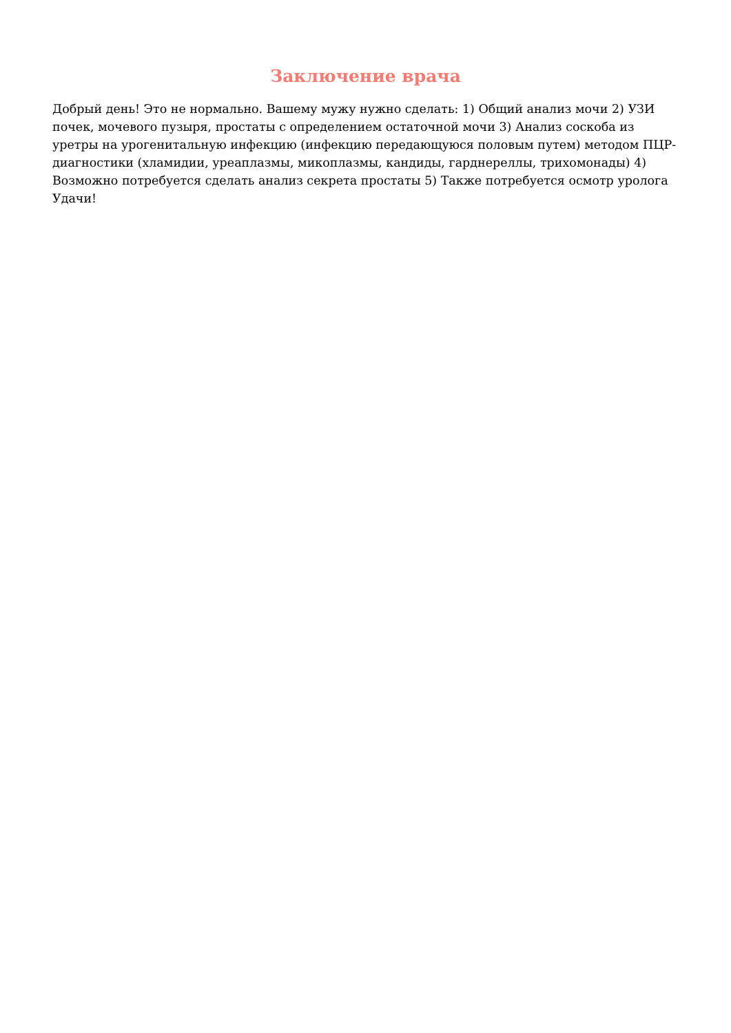Заключение врача
Добрый день! Это не нормально. Вашему мужу нужно сделать: 1) Общий анализ мочи 2) УЗИ почек, мочевого пузыря, простаты с определением остаточной мочи 3) Анализ соскоба из уретры на урогенитальную инфекцию (инфекцию передающуюся половым путем) методом ПЦР-диагностики (хламидии, уреаплазмы, микоплазмы, кандиды, гарднереллы, трихомонады) 4) Возможно потребуется сделать анализ секрета простаты 5) Также потребуется осмотр уролога Удачи!